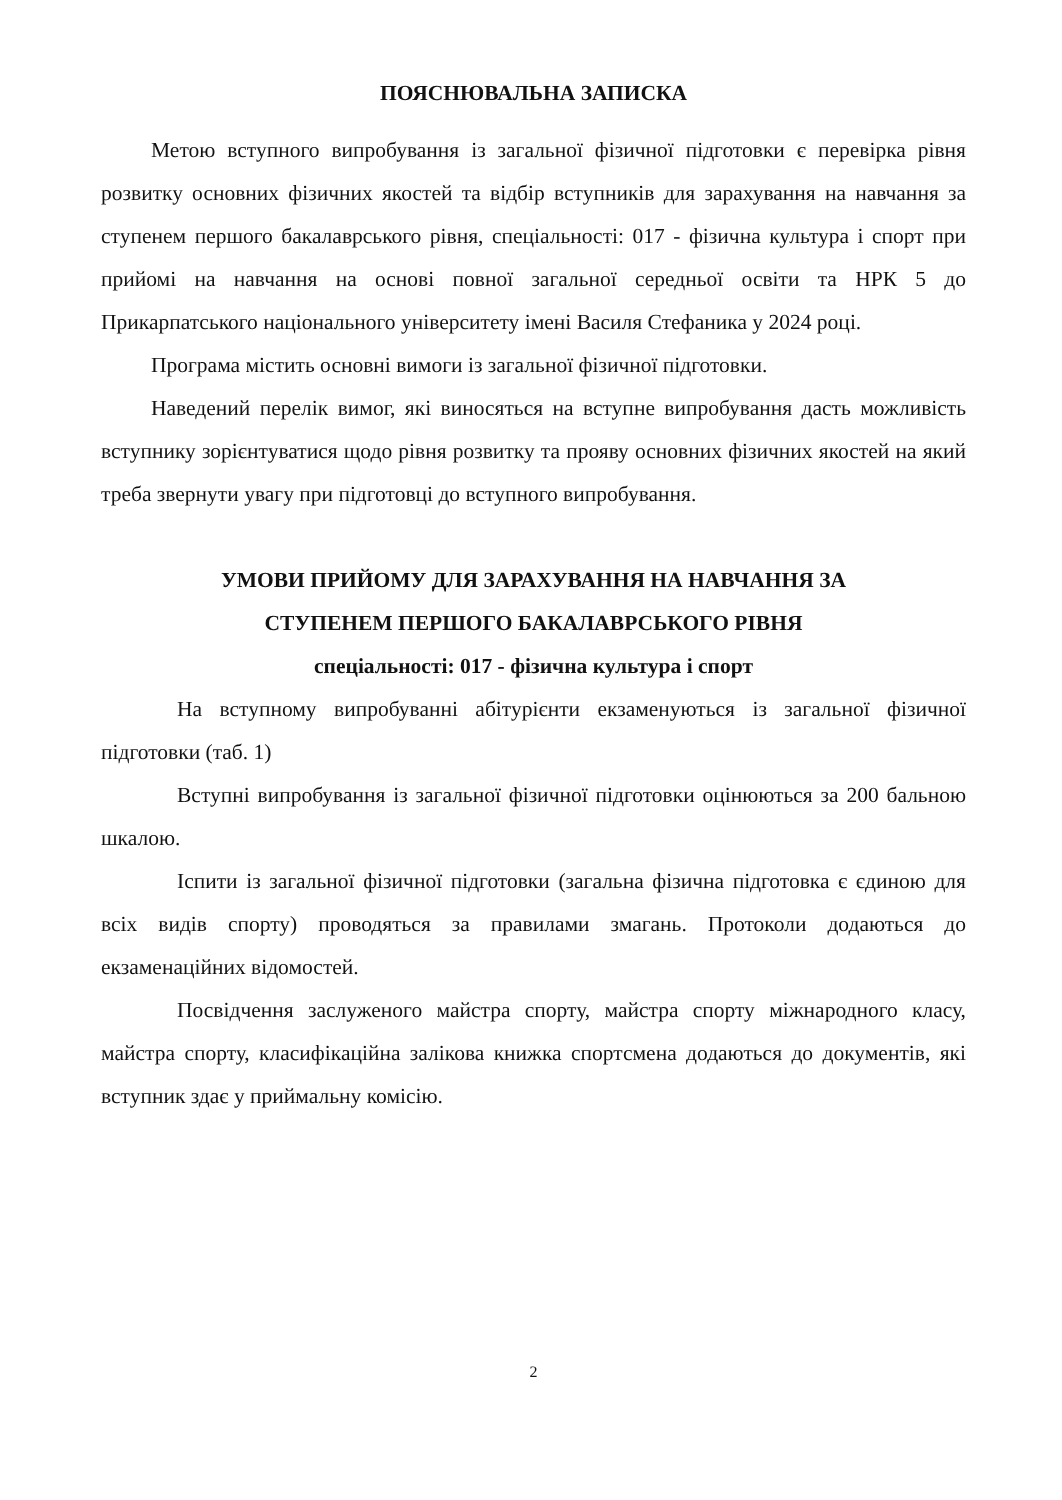ПОЯСНЮВАЛЬНА ЗАПИСКА
Метою вступного випробування із загальної фізичної підготовки є перевірка рівня розвитку основних фізичних якостей та відбір вступників для зарахування на навчання за ступенем першого бакалаврського рівня, спеціальності: 017 - фізична культура і спорт при прийомі на навчання на основі повної загальної середньої освіти та НРК 5 до Прикарпатського національного університету імені Василя Стефаника у 2024 році.
Програма містить основні вимоги із загальної фізичної підготовки.
Наведений перелік вимог, які виносяться на вступне випробування дасть можливість вступнику зорієнтуватися щодо рівня розвитку та прояву основних фізичних якостей на який треба звернути увагу при підготовці до вступного випробування.
УМОВИ ПРИЙОМУ ДЛЯ ЗАРАХУВАННЯ НА НАВЧАННЯ ЗА
СТУПЕНЕМ ПЕРШОГО БАКАЛАВРСЬКОГО РІВНЯ
спеціальності: 017 - фізична культура і спорт
На вступному випробуванні абітурієнти екзаменуються із загальної фізичної підготовки (таб. 1)
Вступні випробування із загальної фізичної підготовки оцінюються за 200 бальною шкалою.
Іспити із загальної фізичної підготовки (загальна фізична підготовка є єдиною для всіх видів спорту) проводяться за правилами змагань. Протоколи додаються до екзаменаційних відомостей.
Посвідчення заслуженого майстра спорту, майстра спорту міжнародного класу, майстра спорту, класифікаційна залікова книжка спортсмена додаються до документів, які вступник здає у приймальну комісію.
2